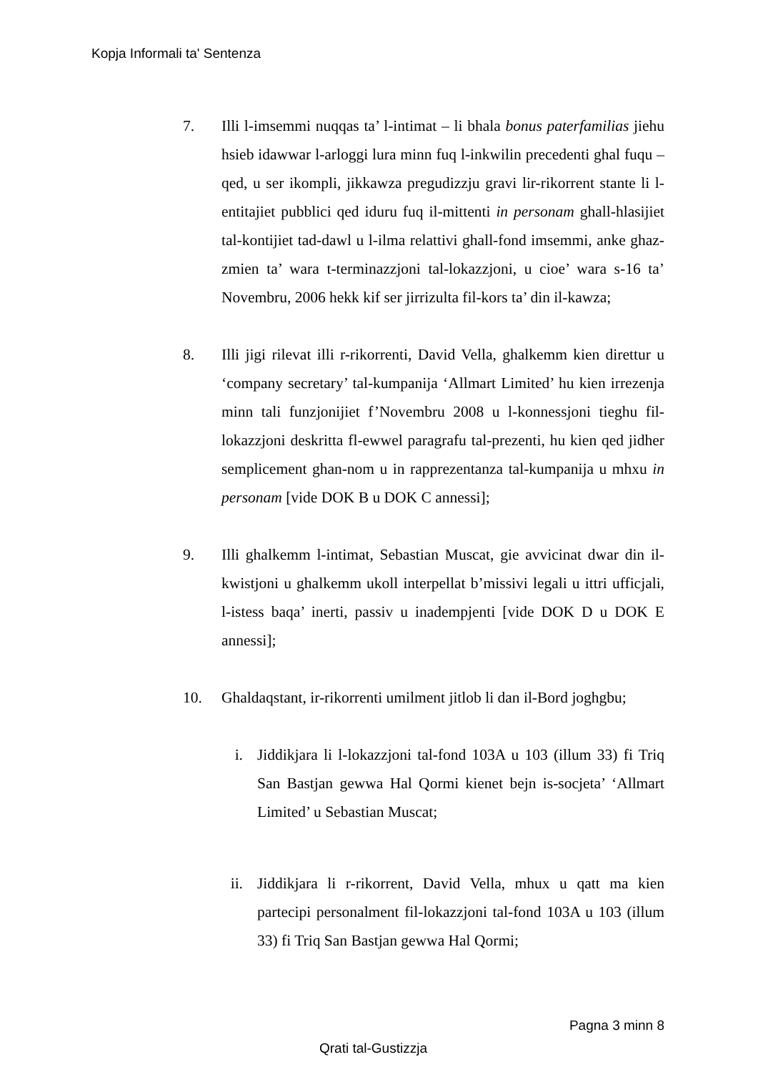Kopja Informali ta' Sentenza
7. Illi l-imsemmi nuqqas ta’ l-intimat – li bhala bonus paterfamilias jiehu hsieb idawwar l-arloggi lura minn fuq l-inkwilin precedenti ghal fuqu – qed, u ser ikompli, jikkawza pregudizzju gravi lir-rikorrent stante li l-entitajiet pubblici qed iduru fuq il-mittenti in personam ghall-hlasijiet tal-kontijiet tad-dawl u l-ilma relattivi ghall-fond imsemmi, anke ghaz-zmien ta’ wara t-terminazzjoni tal-lokazzjoni, u cioe’ wara s-16 ta’ Novembru, 2006 hekk kif ser jirrizulta fil-kors ta’ din il-kawza;
8. Illi jigi rilevat illi r-rikorrenti, David Vella, ghalkemm kien direttur u ‘company secretary’ tal-kumpanija ‘Allmart Limited’ hu kien irrezenja minn tali funzjonijiet f’Novembru 2008 u l-konnessjoni tieghu fil-lokazzjoni deskritta fl-ewwel paragrafu tal-prezenti, hu kien qed jidher semplicement ghan-nom u in rapprezentanza tal-kumpanija u mhxu in personam [vide DOK B u DOK C annessi];
9. Illi ghalkemm l-intimat, Sebastian Muscat, gie avvicinat dwar din il-kwistjoni u ghalkemm ukoll interpellat b’missivi legali u ittri ufficjali, l-istess baqa’ inerti, passiv u inadempjenti [vide DOK D u DOK E annessi];
10. Ghaldaqstant, ir-rikorrenti umilment jitlob li dan il-Bord joghgbu;
i. Jiddikjara li l-lokazzjoni tal-fond 103A u 103 (illum 33) fi Triq San Bastjan gewwa Hal Qormi kienet bejn is-socjeta’ ‘Allmart Limited’ u Sebastian Muscat;
ii. Jiddikjara li r-rikorrent, David Vella, mhux u qatt ma kien partecipi personalment fil-lokazzjoni tal-fond 103A u 103 (illum 33) fi Triq San Bastjan gewwa Hal Qormi;
Pagna 3 minn 8
Qrati tal-Gustizzja